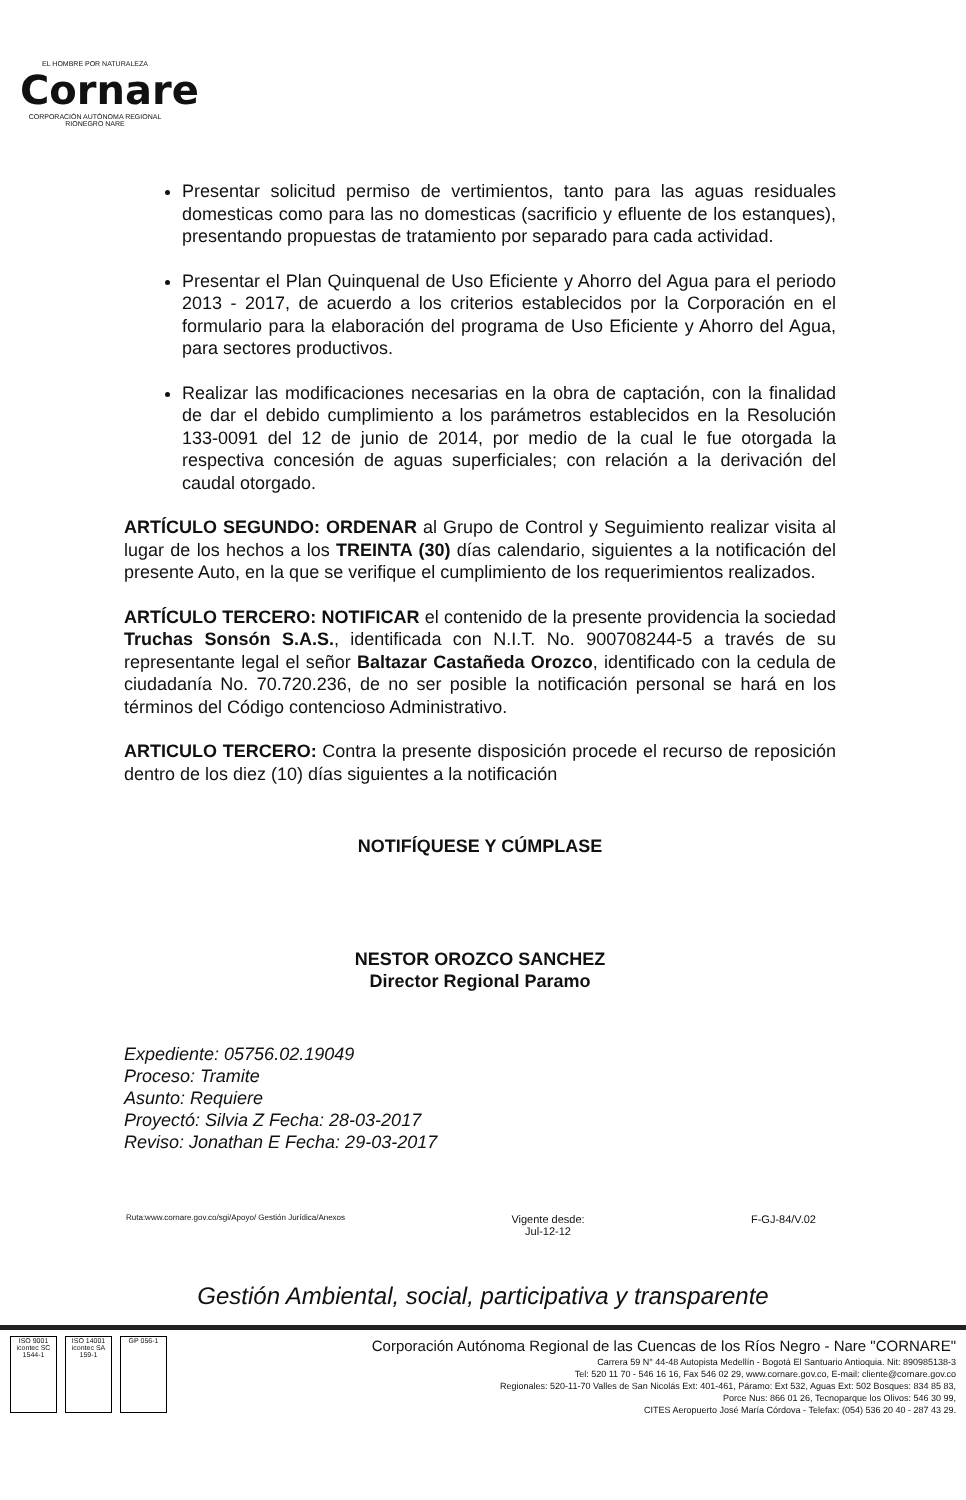EL HOMBRE POR NATURALEZA
Cornare
CORPORACIÓN AUTÓNOMA REGIONAL RIONEGRO NARE
Presentar solicitud permiso de vertimientos, tanto para las aguas residuales domesticas como para las no domesticas (sacrificio y efluente de los estanques), presentando propuestas de tratamiento por separado para cada actividad.
Presentar el Plan Quinquenal de Uso Eficiente y Ahorro del Agua para el periodo 2013 - 2017, de acuerdo a los criterios establecidos por la Corporación en el formulario para la elaboración del programa de Uso Eficiente y Ahorro del Agua, para sectores productivos.
Realizar las modificaciones necesarias en la obra de captación, con la finalidad de dar el debido cumplimiento a los parámetros establecidos en la Resolución 133-0091 del 12 de junio de 2014, por medio de la cual le fue otorgada la respectiva concesión de aguas superficiales; con relación a la derivación del caudal otorgado.
ARTÍCULO SEGUNDO: ORDENAR al Grupo de Control y Seguimiento realizar visita al lugar de los hechos a los TREINTA (30) días calendario, siguientes a la notificación del presente Auto, en la que se verifique el cumplimiento de los requerimientos realizados.
ARTÍCULO TERCERO: NOTIFICAR el contenido de la presente providencia la sociedad Truchas Sonsón S.A.S., identificada con N.I.T. No. 900708244-5 a través de su representante legal el señor Baltazar Castañeda Orozco, identificado con la cedula de ciudadanía No. 70.720.236, de no ser posible la notificación personal se hará en los términos del Código contencioso Administrativo.
ARTICULO TERCERO: Contra la presente disposición procede el recurso de reposición dentro de los diez (10) días siguientes a la notificación
NOTIFÍQUESE Y CÚMPLASE
NESTOR OROZCO SANCHEZ
Director Regional Paramo
Expediente: 05756.02.19049
Proceso: Tramite
Asunto: Requiere
Proyectó: Silvia Z Fecha: 28-03-2017
Reviso: Jonathan E Fecha: 29-03-2017
Ruta:www.cornare.gov.co/sgi/Apoyo/ Gestión Jurídica/Anexos Vigente desde:
Jul-12-12 F-GJ-84/V.02
Gestión Ambiental, social, participativa y transparente
ISO 9001 icontec SC 1544-1
ISO 14001 icontec SA 159-1
GP 056-1
Corporación Autónoma Regional de las Cuencas de los Ríos Negro - Nare "CORNARE"
Carrera 59 N° 44-48 Autopista Medellín - Bogotá El Santuario Antioquia. Nit: 890985138-3
Tel: 520 11 70 - 546 16 16, Fax 546 02 29, www.cornare.gov.co, E-mail: cliente@cornare.gov.co
Regionales: 520-11-70 Valles de San Nicolás Ext: 401-461, Páramo: Ext 532, Aguas Ext: 502 Bosques: 834 85 83,
Porce Nus: 866 01 26, Tecnoparque los Olivos: 546 30 99,
CITES Aeropuerto José María Córdova - Telefax: (054) 536 20 40 - 287 43 29.